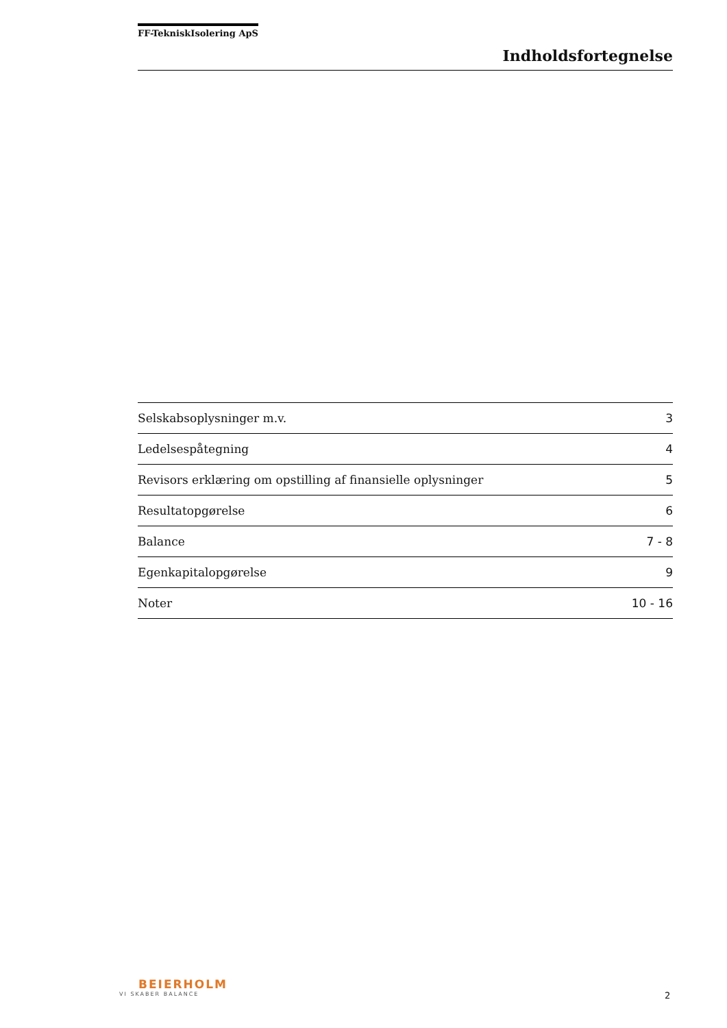FF-TekniskIsolering ApS
Indholdsfortegnelse
| Selskabsoplysninger m.v. | 3 |
| Ledelsespåtegning | 4 |
| Revisors erklæring om opstilling af finansielle oplysninger | 5 |
| Resultatopgørelse | 6 |
| Balance | 7 - 8 |
| Egenkapitalopgørelse | 9 |
| Noter | 10 - 16 |
BEIERHOLM
VI SKABER BALANCE
2